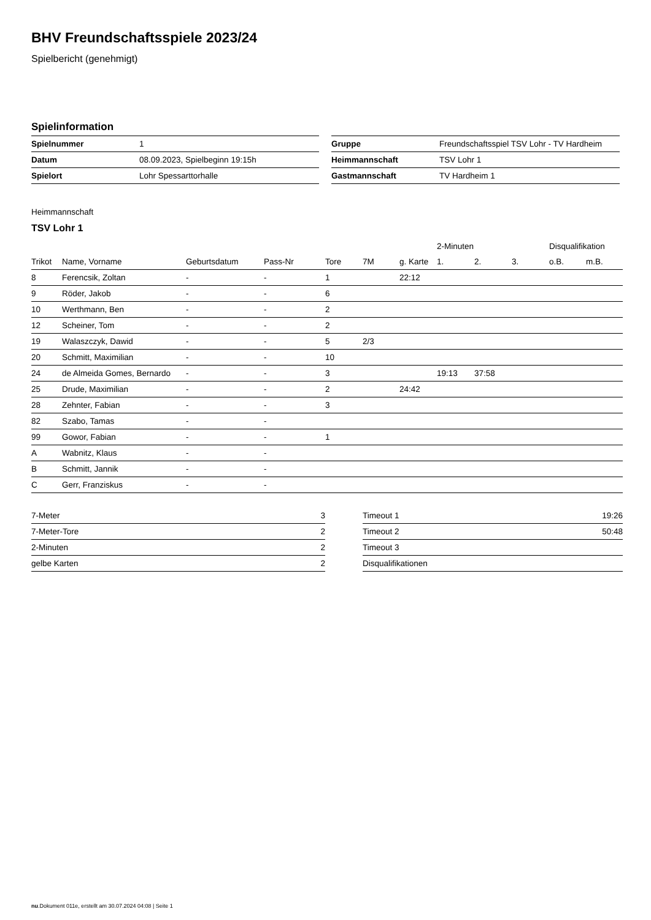BHV Freundschaftsspiele 2023/24
Spielbericht (genehmigt)
Spielinformation
| Spielnummer | 1 |
| Datum | 08.09.2023, Spielbeginn 19:15h |
| Spielort | Lohr Spessarttorhalle |
| Gruppe | Freundschaftsspiel TSV Lohr - TV Hardheim |
| Heimmannschaft | TSV Lohr 1 |
| Gastmannschaft | TV Hardheim 1 |
Heimmannschaft
TSV Lohr 1
| | | | | | | | 2-Minuten | | | Disqualifikation | |
| --- | --- | --- | --- | --- | --- | --- | --- | --- | --- | --- | --- |
| Trikot | Name, Vorname | Geburtsdatum | Pass-Nr | Tore | 7M | g. Karte | 1. | 2. | 3. | o.B. | m.B. |
| 8 | Ferencsik, Zoltan | - | - | 1 | | 22:12 | | | | | |
| 9 | Röder, Jakob | - | - | 6 | | | | | | | |
| 10 | Werthmann, Ben | - | - | 2 | | | | | | | |
| 12 | Scheiner, Tom | - | - | 2 | | | | | | | |
| 19 | Walaszczyk, Dawid | - | - | 5 | 2/3 | | | | | | |
| 20 | Schmitt, Maximilian | - | - | 10 | | | | | | | |
| 24 | de Almeida Gomes, Bernardo | - | - | 3 | | | 19:13 | 37:58 | | | |
| 25 | Drude, Maximilian | - | - | 2 | | 24:42 | | | | | |
| 28 | Zehnter, Fabian | - | - | 3 | | | | | | | |
| 82 | Szabo, Tamas | - | - | | | | | | | | |
| 99 | Gowor, Fabian | - | - | 1 | | | | | | | |
| A | Wabnitz, Klaus | - | - | | | | | | | | |
| B | Schmitt, Jannik | - | - | | | | | | | | |
| C | Gerr, Franziskus | - | - | | | | | | | | |
| 7-Meter | 3 |
| 7-Meter-Tore | 2 |
| 2-Minuten | 2 |
| gelbe Karten | 2 |
| Timeout 1 | 19:26 |
| Timeout 2 | 50:48 |
| Timeout 3 | |
| Disqualifikationen | |
nu.Dokument 011e, erstellt am 30.07.2024 04:08 | Seite 1